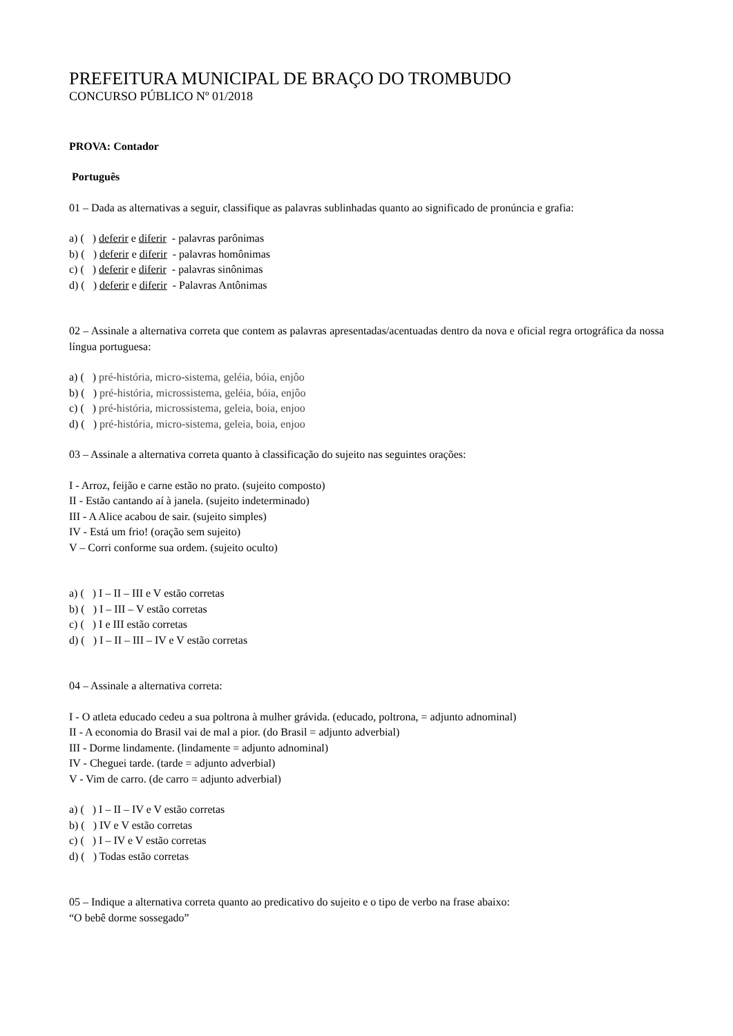PREFEITURA MUNICIPAL DE BRAÇO DO TROMBUDO
CONCURSO PÚBLICO Nº 01/2018
PROVA: Contador
Português
01 – Dada as alternativas a seguir, classifique as palavras sublinhadas quanto ao significado de pronúncia e grafia:
a) ( ) deferir e diferir - palavras parônimas
b) ( ) deferir e diferir - palavras homônimas
c) ( ) deferir e diferir - palavras sinônimas
d) ( ) deferir e diferir - Palavras Antônimas
02 – Assinale a alternativa correta que contem as palavras apresentadas/acentuadas dentro da nova e oficial regra ortográfica da nossa língua portuguesa:
a) ( ) pré-história, micro-sistema, geléia, bóia, enjôo
b) ( ) pré-história, microssistema, geléia, bóia, enjôo
c) ( ) pré-história, microssistema, geleia, boia, enjoo
d) ( ) pré-história, micro-sistema, geleia, boia, enjoo
03 – Assinale a alternativa correta quanto à classificação do sujeito nas seguintes orações:
I - Arroz, feijão e carne estão no prato. (sujeito composto)
II - Estão cantando aí à janela. (sujeito indeterminado)
III - A Alice acabou de sair. (sujeito simples)
IV - Está um frio! (oração sem sujeito)
V – Corri conforme sua ordem. (sujeito oculto)
a) ( ) I – II – III e V estão corretas
b) ( ) I – III – V estão corretas
c) ( ) I e III estão corretas
d) ( ) I – II – III – IV e V estão corretas
04 – Assinale a alternativa correta:
I - O atleta educado cedeu a sua poltrona à mulher grávida. (educado, poltrona, = adjunto adnominal)
II - A economia do Brasil vai de mal a pior. (do Brasil = adjunto adverbial)
III - Dorme lindamente. (lindamente = adjunto adnominal)
IV - Cheguei tarde. (tarde = adjunto adverbial)
V - Vim de carro. (de carro = adjunto adverbial)
a) ( ) I – II – IV e V estão corretas
b) ( ) IV e V estão corretas
c) ( ) I – IV e V estão corretas
d) ( ) Todas estão corretas
05 – Indique a alternativa correta quanto ao predicativo do sujeito e o tipo de verbo na frase abaixo:
“O bebê dorme sossegado”